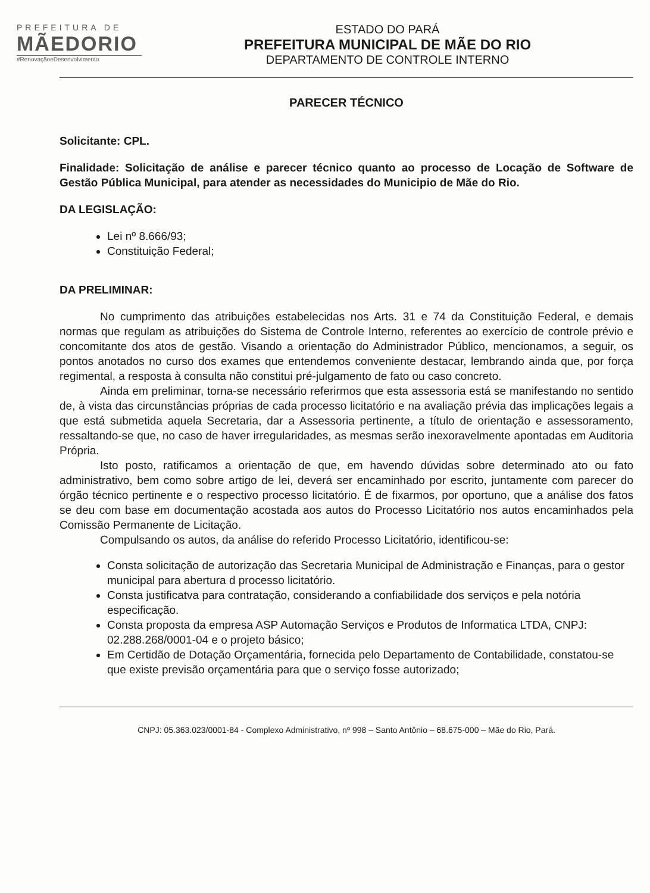PREFEITURA DE
MÃEDORIO
#RenovaçãoeDesenvolvimento
ESTADO DO PARÁ
PREFEITURA MUNICIPAL DE MÃE DO RIO
DEPARTAMENTO DE CONTROLE INTERNO
PARECER TÉCNICO
Solicitante: CPL.
Finalidade: Solicitação de análise e parecer técnico quanto ao processo de Locação de Software de Gestão Pública Municipal, para atender as necessidades do Municipio de Mãe do Rio.
DA LEGISLAÇÃO:
Lei nº 8.666/93;
Constituição Federal;
DA PRELIMINAR:
No cumprimento das atribuições estabelecidas nos Arts. 31 e 74 da Constituição Federal, e demais normas que regulam as atribuições do Sistema de Controle Interno, referentes ao exercício de controle prévio e concomitante dos atos de gestão. Visando a orientação do Administrador Público, mencionamos, a seguir, os pontos anotados no curso dos exames que entendemos conveniente destacar, lembrando ainda que, por força regimental, a resposta à consulta não constitui pré-julgamento de fato ou caso concreto.
Ainda em preliminar, torna-se necessário referirmos que esta assessoria está se manifestando no sentido de, à vista das circunstâncias próprias de cada processo licitatório e na avaliação prévia das implicações legais a que está submetida aquela Secretaria, dar a Assessoria pertinente, a título de orientação e assessoramento, ressaltando-se que, no caso de haver irregularidades, as mesmas serão inexoravelmente apontadas em Auditoria Própria.
Isto posto, ratificamos a orientação de que, em havendo dúvidas sobre determinado ato ou fato administrativo, bem como sobre artigo de lei, deverá ser encaminhado por escrito, juntamente com parecer do órgão técnico pertinente e o respectivo processo licitatório. É de fixarmos, por oportuno, que a análise dos fatos se deu com base em documentação acostada aos autos do Processo Licitatório nos autos encaminhados pela Comissão Permanente de Licitação.
Compulsando os autos, da análise do referido Processo Licitatório, identificou-se:
Consta solicitação de autorização das Secretaria Municipal de Administração e Finanças, para o gestor municipal para abertura d processo licitatório.
Consta justificatva para contratação, considerando a confiabilidade dos serviços e pela notória especificação.
Consta proposta da empresa ASP Automação Serviços e Produtos de Informatica LTDA, CNPJ: 02.288.268/0001-04 e o projeto básico;
Em Certidão de Dotação Orçamentária, fornecida pelo Departamento de Contabilidade, constatou-se que existe previsão orçamentária para que o serviço fosse autorizado;
CNPJ: 05.363.023/0001-84 - Complexo Administrativo, nº 998 – Santo Antônio – 68.675-000 – Mãe do Rio, Pará.